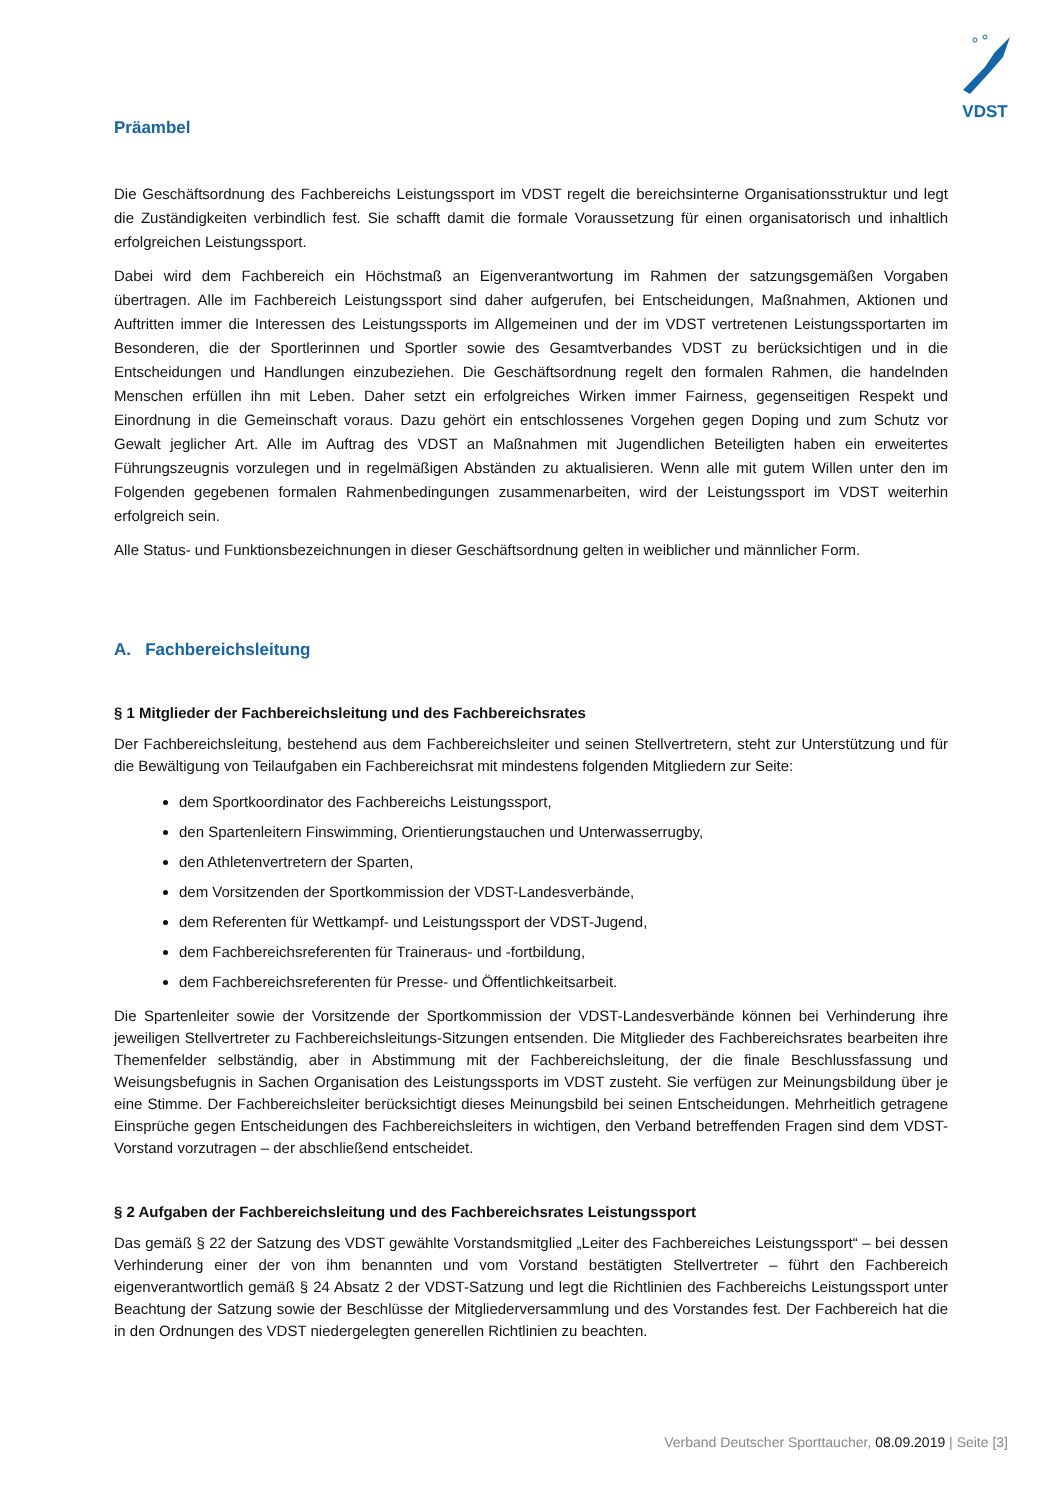VDST
Präambel
Die Geschäftsordnung des Fachbereichs Leistungssport im VDST regelt die bereichsinterne Organisationsstruktur und legt die Zuständigkeiten verbindlich fest. Sie schafft damit die formale Voraussetzung für einen organisatorisch und inhaltlich erfolgreichen Leistungssport.
Dabei wird dem Fachbereich ein Höchstmaß an Eigenverantwortung im Rahmen der satzungsgemäßen Vorgaben übertragen. Alle im Fachbereich Leistungssport sind daher aufgerufen, bei Entscheidungen, Maßnahmen, Aktionen und Auftritten immer die Interessen des Leistungssports im Allgemeinen und der im VDST vertretenen Leistungssportarten im Besonderen, die der Sportlerinnen und Sportler sowie des Gesamtverbandes VDST zu berücksichtigen und in die Entscheidungen und Handlungen einzubeziehen. Die Geschäftsordnung regelt den formalen Rahmen, die handelnden Menschen erfüllen ihn mit Leben. Daher setzt ein erfolgreiches Wirken immer Fairness, gegenseitigen Respekt und Einordnung in die Gemeinschaft voraus. Dazu gehört ein entschlossenes Vorgehen gegen Doping und zum Schutz vor Gewalt jeglicher Art. Alle im Auftrag des VDST an Maßnahmen mit Jugendlichen Beteiligten haben ein erweitertes Führungszeugnis vorzulegen und in regelmäßigen Abständen zu aktualisieren. Wenn alle mit gutem Willen unter den im Folgenden gegebenen formalen Rahmenbedingungen zusammenarbeiten, wird der Leistungssport im VDST weiterhin erfolgreich sein.
Alle Status- und Funktionsbezeichnungen in dieser Geschäftsordnung gelten in weiblicher und männlicher Form.
A. Fachbereichsleitung
§ 1 Mitglieder der Fachbereichsleitung und des Fachbereichsrates
Der Fachbereichsleitung, bestehend aus dem Fachbereichsleiter und seinen Stellvertretern, steht zur Unterstützung und für die Bewältigung von Teilaufgaben ein Fachbereichsrat mit mindestens folgenden Mitgliedern zur Seite:
dem Sportkoordinator des Fachbereichs Leistungssport,
den Spartenleitern Finswimming, Orientierungstauchen und Unterwasserrugby,
den Athletenvertretern der Sparten,
dem Vorsitzenden der Sportkommission der VDST-Landesverbände,
dem Referenten für Wettkampf- und Leistungssport der VDST-Jugend,
dem Fachbereichsreferenten für Traineraus- und -fortbildung,
dem Fachbereichsreferenten für Presse- und Öffentlichkeitsarbeit.
Die Spartenleiter sowie der Vorsitzende der Sportkommission der VDST-Landesverbände können bei Verhinderung ihre jeweiligen Stellvertreter zu Fachbereichsleitungs-Sitzungen entsenden. Die Mitglieder des Fachbereichsrates bearbeiten ihre Themenfelder selbständig, aber in Abstimmung mit der Fachbereichsleitung, der die finale Beschlussfassung und Weisungsbefugnis in Sachen Organisation des Leistungssports im VDST zusteht. Sie verfügen zur Meinungsbildung über je eine Stimme. Der Fachbereichsleiter berücksichtigt dieses Meinungsbild bei seinen Entscheidungen. Mehrheitlich getragene Einsprüche gegen Entscheidungen des Fachbereichsleiters in wichtigen, den Verband betreffenden Fragen sind dem VDST-Vorstand vorzutragen – der abschließend entscheidet.
§ 2 Aufgaben der Fachbereichsleitung und des Fachbereichsrates Leistungssport
Das gemäß § 22 der Satzung des VDST gewählte Vorstandsmitglied „Leiter des Fachbereiches Leistungssport“ – bei dessen Verhinderung einer der von ihm benannten und vom Vorstand bestätigten Stellvertreter – führt den Fachbereich eigenverantwortlich gemäß § 24 Absatz 2 der VDST-Satzung und legt die Richtlinien des Fachbereichs Leistungssport unter Beachtung der Satzung sowie der Beschlüsse der Mitgliederversammlung und des Vorstandes fest. Der Fachbereich hat die in den Ordnungen des VDST niedergelegten generellen Richtlinien zu beachten.
Verband Deutscher Sporttaucher, 08.09.2019 | Seite [3]